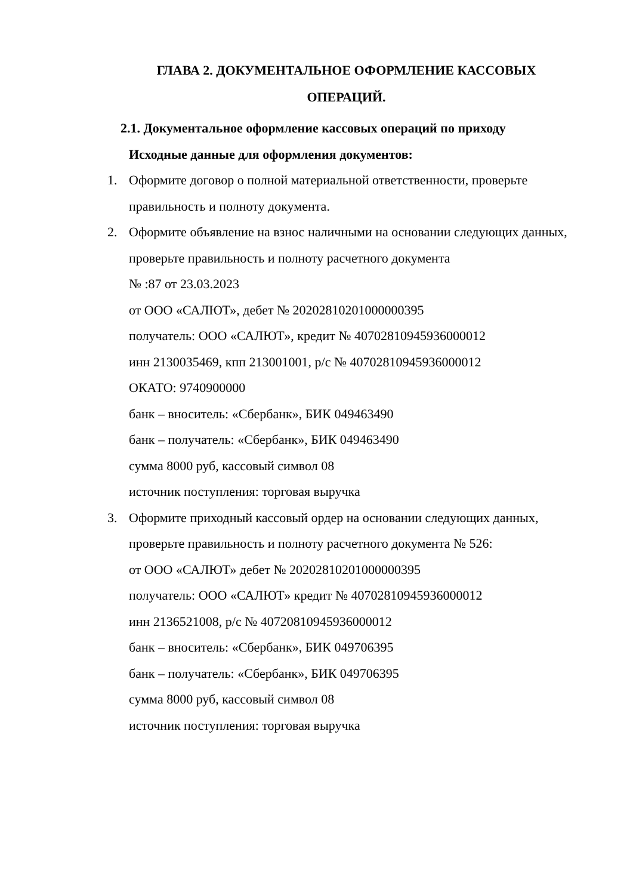ГЛАВА 2. ДОКУМЕНТАЛЬНОЕ ОФОРМЛЕНИЕ КАССОВЫХ
ОПЕРАЦИЙ.
2.1. Документальное оформление кассовых операций по приходу
Исходные данные для оформления документов:
1. Оформите договор о полной материальной ответственности, проверьте правильность и полноту документа.
2. Оформите объявление на взнос наличными на основании следующих данных, проверьте правильность и полноту расчетного документа
№ :87 от 23.03.2023
от ООО «САЛЮТ», дебет № 20202810201000000395
получатель: ООО «САЛЮТ», кредит № 40702810945936000012
инн 2130035469, кпп 213001001, р/с № 40702810945936000012
ОКАТО: 9740900000
банк – вноситель: «Сбербанк», БИК 049463490
банк – получатель: «Сбербанк», БИК 049463490
сумма 8000 руб, кассовый символ 08
источник поступления: торговая выручка
3. Оформите приходный кассовый ордер на основании следующих данных, проверьте правильность и полноту расчетного документа № 526:
от ООО «САЛЮТ» дебет № 20202810201000000395
получатель: ООО «САЛЮТ» кредит № 40702810945936000012
инн 2136521008, р/с № 40720810945936000012
банк – вноситель: «Сбербанк», БИК 049706395
банк – получатель: «Сбербанк», БИК 049706395
сумма 8000 руб, кассовый символ 08
источник поступления: торговая выручка